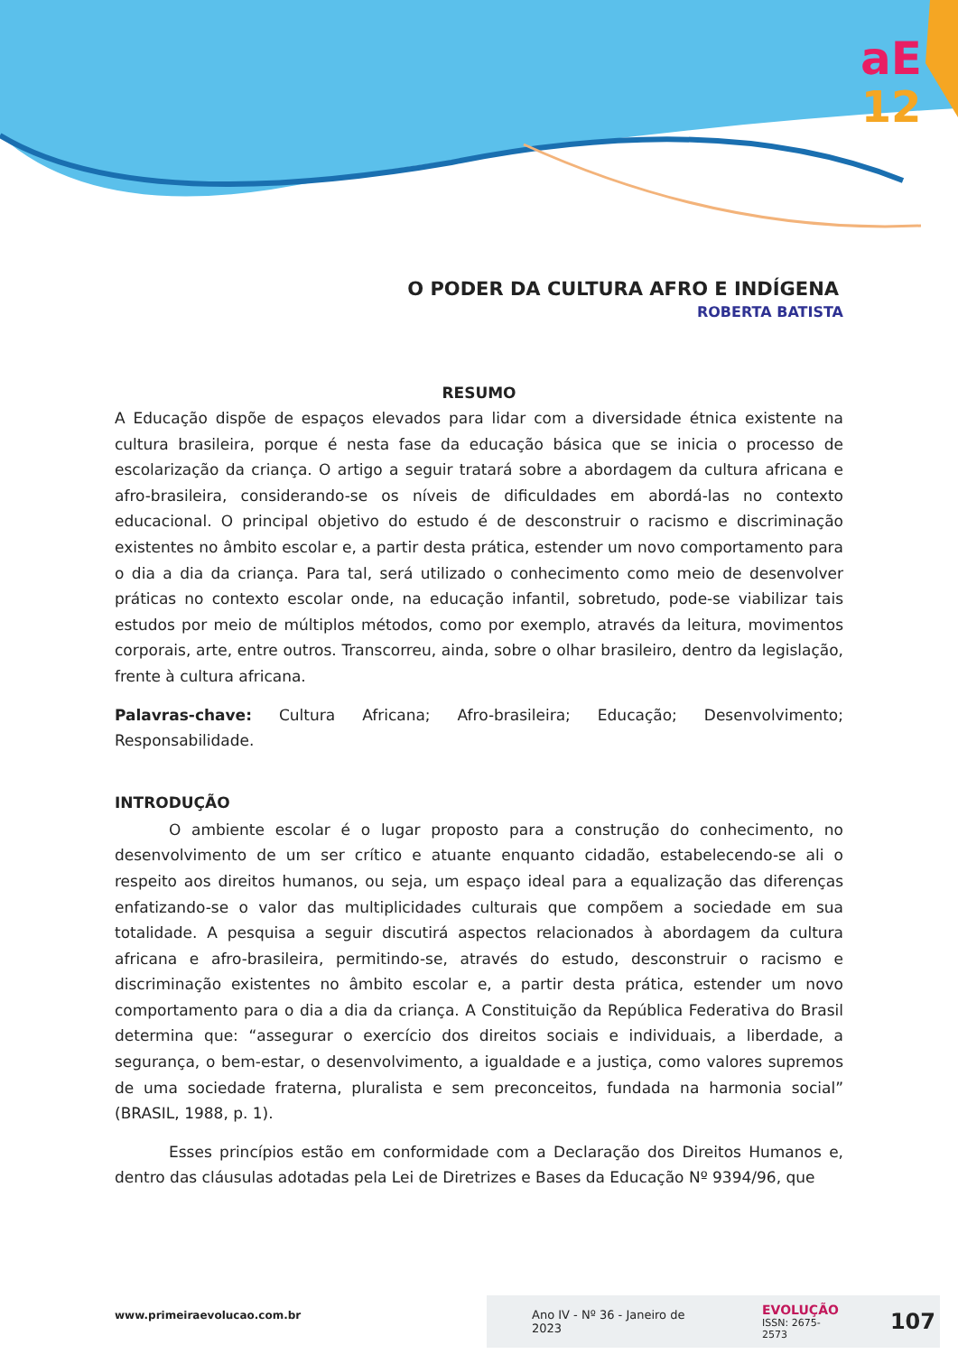aE
12
O PODER DA CULTURA AFRO E INDÍGENA
ROBERTA BATISTA
RESUMO
A Educação dispõe de espaços elevados para lidar com a diversidade étnica existente na cultura brasileira, porque é nesta fase da educação básica que se inicia o processo de escolarização da criança. O artigo a seguir tratará sobre a abordagem da cultura africana e afro-brasileira, considerando-se os níveis de dificuldades em abordá-las no contexto educacional. O principal objetivo do estudo é de desconstruir o racismo e discriminação existentes no âmbito escolar e, a partir desta prática, estender um novo comportamento para o dia a dia da criança. Para tal, será utilizado o conhecimento como meio de desenvolver práticas no contexto escolar onde, na educação infantil, sobretudo, pode-se viabilizar tais estudos por meio de múltiplos métodos, como por exemplo, através da leitura, movimentos corporais, arte, entre outros. Transcorreu, ainda, sobre o olhar brasileiro, dentro da legislação, frente à cultura africana.
Palavras-chave: Cultura Africana; Afro-brasileira; Educação; Desenvolvimento; Responsabilidade.
INTRODUÇÃO
O ambiente escolar é o lugar proposto para a construção do conhecimento, no desenvolvimento de um ser crítico e atuante enquanto cidadão, estabelecendo-se ali o respeito aos direitos humanos, ou seja, um espaço ideal para a equalização das diferenças enfatizando-se o valor das multiplicidades culturais que compõem a sociedade em sua totalidade. A pesquisa a seguir discutirá aspectos relacionados à abordagem da cultura africana e afro-brasileira, permitindo-se, através do estudo, desconstruir o racismo e discriminação existentes no âmbito escolar e, a partir desta prática, estender um novo comportamento para o dia a dia da criança. A Constituição da República Federativa do Brasil determina que: “assegurar o exercício dos direitos sociais e individuais, a liberdade, a segurança, o bem-estar, o desenvolvimento, a igualdade e a justiça, como valores supremos de uma sociedade fraterna, pluralista e sem preconceitos, fundada na harmonia social” (BRASIL, 1988, p. 1).
Esses princípios estão em conformidade com a Declaração dos Direitos Humanos e, dentro das cláusulas adotadas pela Lei de Diretrizes e Bases da Educação Nº 9394/96, que
www.primeiraevolucao.com.br
Ano IV - Nº 36 - Janeiro de 2023 EVOLUÇÃO
ISSN: 2675-2573 107